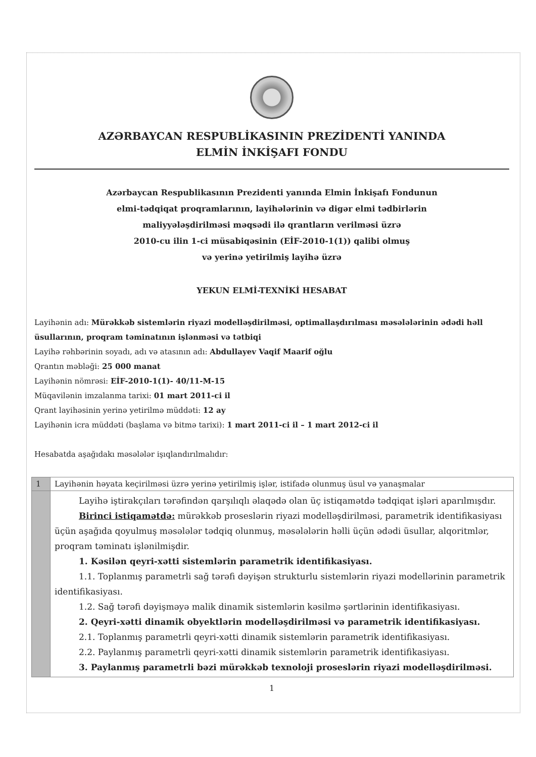AZƏRBAYCAN RESPUBLİKASININ PREZİDENTİ YANINDA
ELMİN İNKİŞAFI FONDU
Azərbaycan Respublikasının Prezidenti yanında Elmin İnkişafı Fondunun
elmi-tədqiqat proqramlarının, layihələrinin və digər elmi tədbirlərin
maliyyələşdirilməsi məqsədi ilə qrantların verilməsi üzrə
2010-cu ilin 1-ci müsabiqəsinin (EİF-2010-1(1)) qalibi olmuş
və yerinə yetirilmiş layihə üzrə
YEKUN ELMİ-TEXNİKİ HESABAT
Layihənin adı: Mürəkkəb sistemlərin riyazi modelləşdirilməsi, optimallaşdırılması məsələlərinin ədədi həll üsullarının, proqram təminatının işlənməsi və tətbiqi
Layihə rəhbərinin soyadı, adı və atasının adı: Abdullayev Vaqif Maarif oğlu
Qrantın məbləği: 25 000 manat
Layihənin nömrəsi: EİF-2010-1(1)- 40/11-M-15
Müqavilənin imzalanma tarixi: 01 mart 2011-ci il
Qrant layihəsinin yerinə yetirilmə müddəti: 12 ay
Layihənin icra müddəti (başlama və bitmə tarixi): 1 mart 2011-ci il – 1 mart 2012-ci il
Hesabatda aşağıdakı məsələlər işıqlandırılmalıdır:
| 1 | Layihənin həyata keçirilməsi üzrə yerinə yetirilmiş işlər, istifadə olunmuş üsul və yanaşmalar |
| | Layihə iştirakçıları tərəfindən qarşılıqlı əlaqədə olan üç istiqamətdə tədqiqat işləri aparılmışdır. Birinci istiqamətdə: mürəkkəb proseslərin riyazi modelləşdirilməsi, parametrik identifikasiyası üçün aşağıda qoyulmuş məsələlər tədqiq olunmuş, məsələlərin həlli üçün ədədi üsullar, alqoritmlər, proqram təminatı işlənilmişdir. 1. Kəsilən qeyri-xətti sistemlərin parametrik identifikasiyası. 1.1. Toplanmış parametrli sağ tərəfi dəyişən strukturlu sistemlərin riyazi modellərinin parametrik identifikasiyası. 1.2. Sağ tərəfi dəyişməyə malik dinamik sistemlərin kəsilmə şərtlərinin identifikasiyası. 2. Qeyri-xətti dinamik obyektlərin modelləşdirilməsi və parametrik identifikasiyası. 2.1. Toplanmış parametrli qeyri-xətti dinamik sistemlərin parametrik identifikasiyası. 2.2. Paylanmış parametrli qeyri-xətti dinamik sistemlərin parametrik identifikasiyası. 3. Paylanmış parametrli bəzi mürəkkəb texnoloji proseslərin riyazi modelləşdirilməsi. |
1